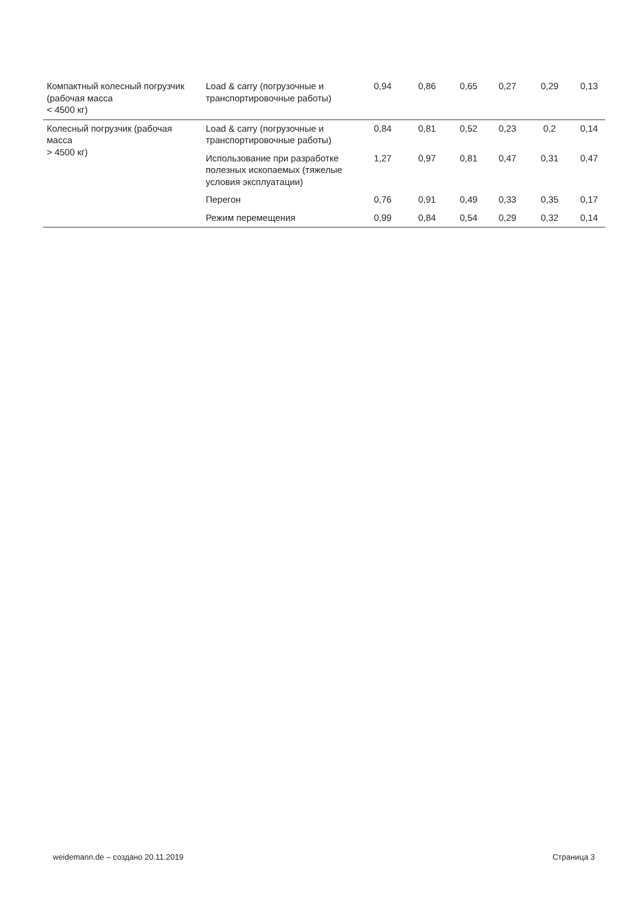| Компактный колесный погрузчик (рабочая масса < 4500 кг) | Load & carry (погрузочные и транспортировочные работы) | 0,94 | 0,86 | 0,65 | 0,27 | 0,29 | 0,13 |
| Колесный погрузчик (рабочая масса > 4500 кг) | Load & carry (погрузочные и транспортировочные работы) | 0,84 | 0,81 | 0,52 | 0,23 | 0,2 | 0,14 |
| | Использование при разработке полезных ископаемых (тяжелые условия эксплуатации) | 1,27 | 0,97 | 0,81 | 0,47 | 0,31 | 0,47 |
| | Перегон | 0,76 | 0,91 | 0,49 | 0,33 | 0,35 | 0,17 |
| | Режим перемещения | 0,99 | 0,84 | 0,54 | 0,29 | 0,32 | 0,14 |
weidemann.de – создано 20.11.2019 Страница 3